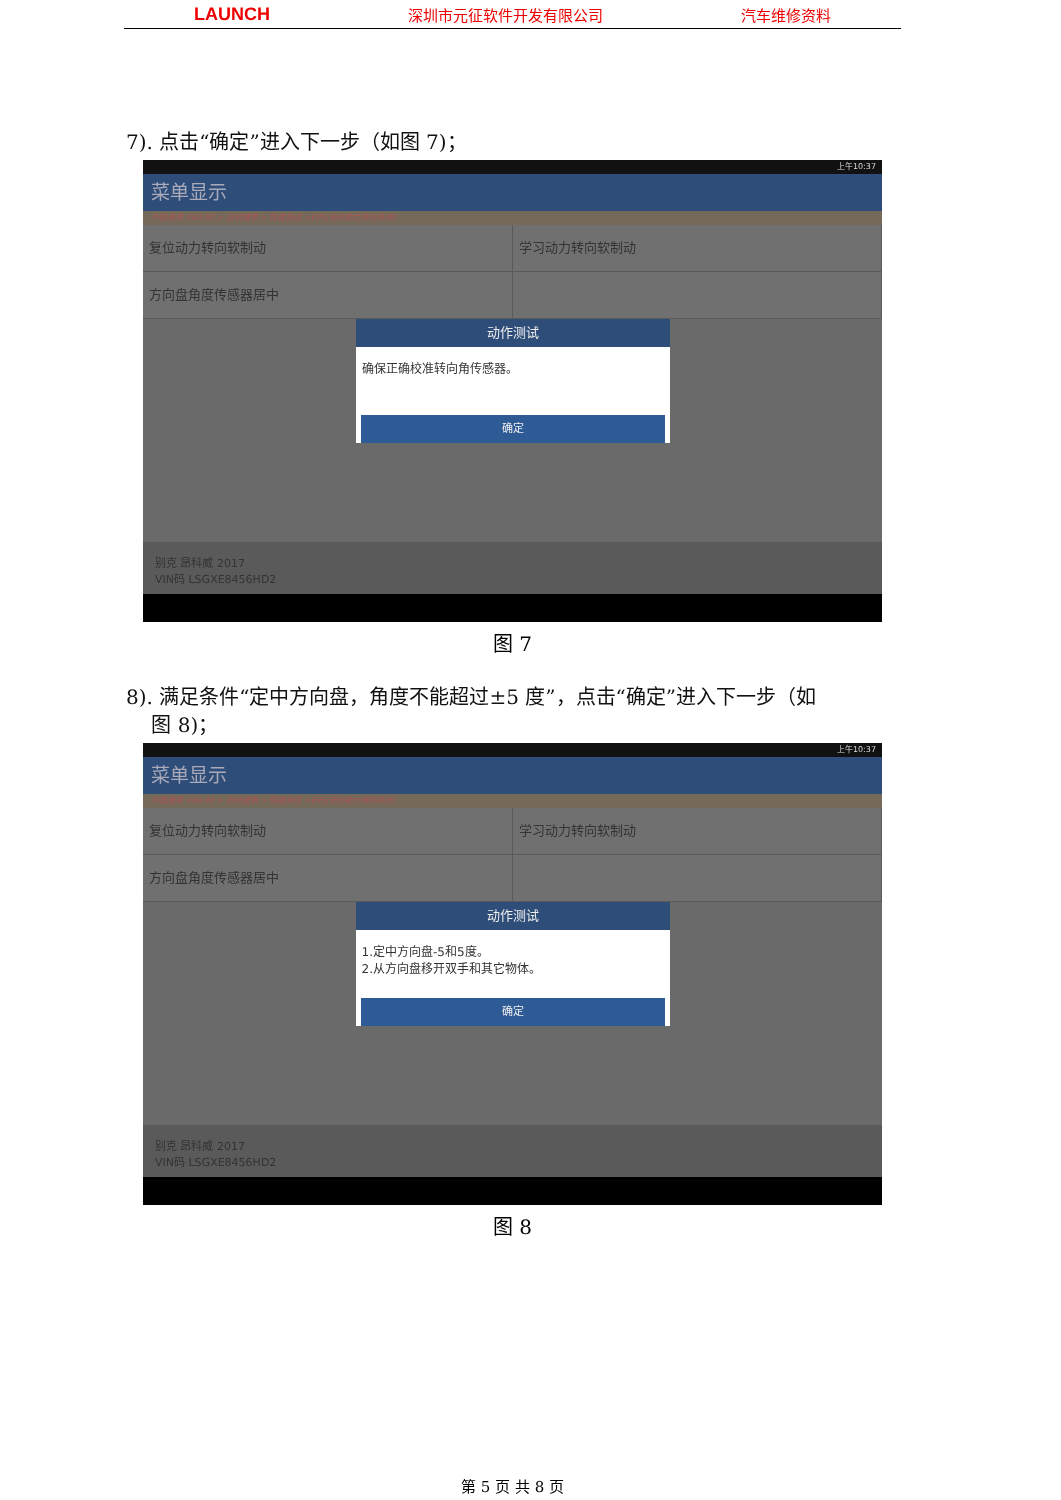LAUNCH 深圳市元征软件开发有限公司 汽车维修资料
7). 点击“确定”进入下一步（如图 7)；
上午10:37
菜单显示
中国通用 V49.90 > 自动搜索 > 快速测试 >EPS(电动助力转向系统)
复位动力转向软制动 学习动力转向软制动
方向盘角度传感器居中
动作测试
确保正确校准转向角传感器。
确定
别克 昂科威 2017
VIN码 LSGXE8456HD2
图 7
8). 满足条件“定中方向盘，角度不能超过±5 度”，点击“确定”进入下一步（如
图 8)；
上午10:37
菜单显示
中国通用 V49.90 > 自动搜索 > 快速测试 >EPS(电动助力转向系统)
复位动力转向软制动 学习动力转向软制动
方向盘角度传感器居中
动作测试
1.定中方向盘-5和5度。
2.从方向盘移开双手和其它物体。
确定
别克 昂科威 2017
VIN码 LSGXE8456HD2
图 8
第 5 页 共 8 页